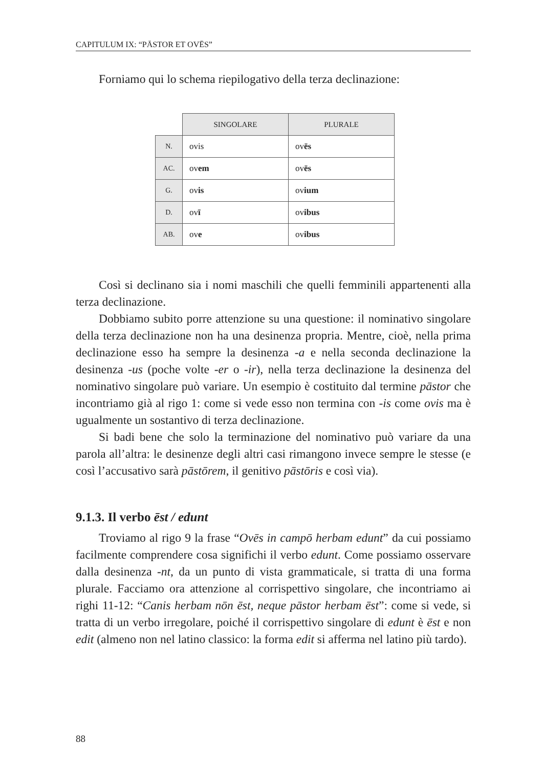CAPITULUM IX: “PĀSTOR ET OVĒS”
Forniamo qui lo schema riepilogativo della terza declinazione:
| | SINGOLARE | PLURALE |
| N. | ovis | ov ēs |
| AC. | ov em | ov ēs |
| G. | ov is | ov ium |
| D. | ov ī | ov ibus |
| AB. | ov e | ov ibus |
Così si declinano sia i nomi maschili che quelli femminili appartenenti alla terza declinazione.
Dobbiamo subito porre attenzione su una questione: il nominativo singolare della terza declinazione non ha una desinenza propria. Mentre, cioè, nella prima declinazione esso ha sempre la desinenza -a e nella seconda declinazione la desinenza -us (poche volte -er o -ir), nella terza declinazione la desinenza del nominativo singolare può variare. Un esempio è costituito dal termine pāstor che incontriamo già al rigo 1: come si vede esso non termina con -is come ovis ma è ugualmente un sostantivo di terza declinazione.
Si badi bene che solo la terminazione del nominativo può variare da una parola all’altra: le desinenze degli altri casi rimangono invece sempre le stesse (e così l’accusativo sarà pāstōrem, il genitivo pāstōris e così via).
9.1.3. Il verbo ēst / edunt
Troviamo al rigo 9 la frase “Ovēs in campō herbam edunt” da cui possiamo facilmente comprendere cosa significhi il verbo edunt. Come possiamo osservare dalla desinenza -nt, da un punto di vista grammaticale, si tratta di una forma plurale. Facciamo ora attenzione al corrispettivo singolare, che incontriamo ai righi 11-12: “Canis herbam nōn ēst, neque pāstor herbam ēst”: come si vede, si tratta di un verbo irregolare, poiché il corrispettivo singolare di edunt è ēst e non edit (almeno non nel latino classico: la forma edit si afferma nel latino più tardo).
88